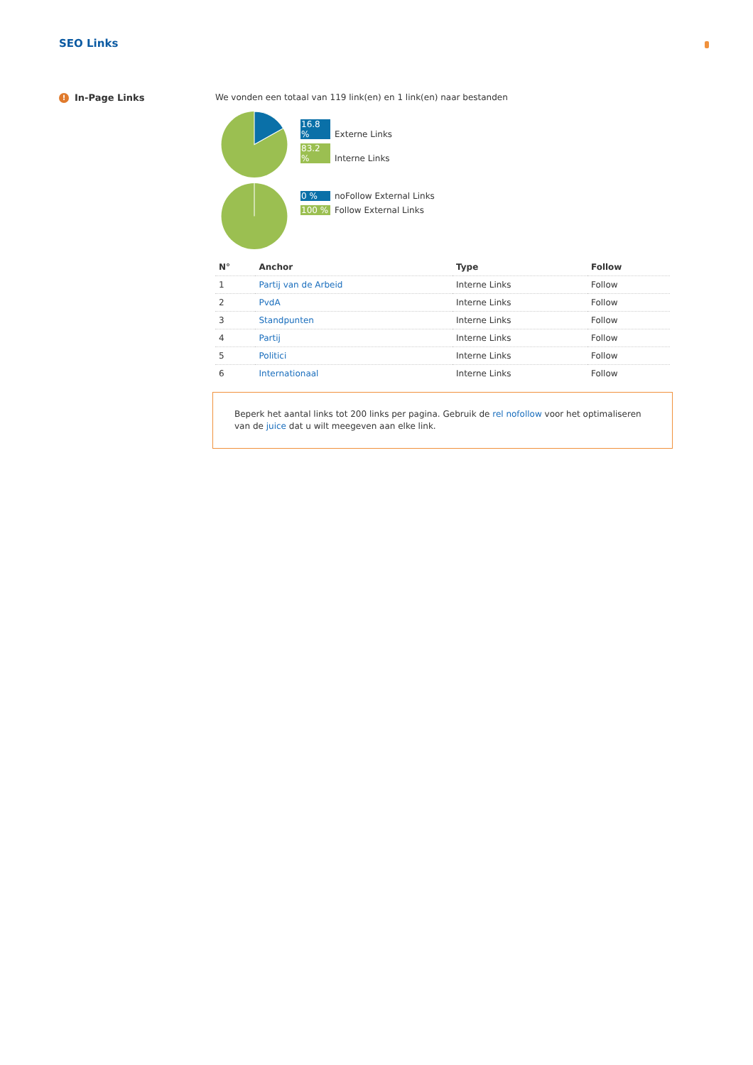SEO Links
! In-Page Links We vonden een totaal van 119 link(en) en 1 link(en) naar bestanden
16.8 % Externe Links
83.2 % Interne Links
0 % noFollow External Links
100 % Follow External Links
| N° | Anchor | Type | Follow |
| --- | --- | --- | --- |
| 1 | Partij van de Arbeid | Interne Links | Follow |
| 2 | PvdA | Interne Links | Follow |
| 3 | Standpunten | Interne Links | Follow |
| 4 | Partij | Interne Links | Follow |
| 5 | Politici | Interne Links | Follow |
| 6 | Internationaal | Interne Links | Follow |
Beperk het aantal links tot 200 links per pagina. Gebruik de rel nofollow voor het optimaliseren van de juice dat u wilt meegeven aan elke link.